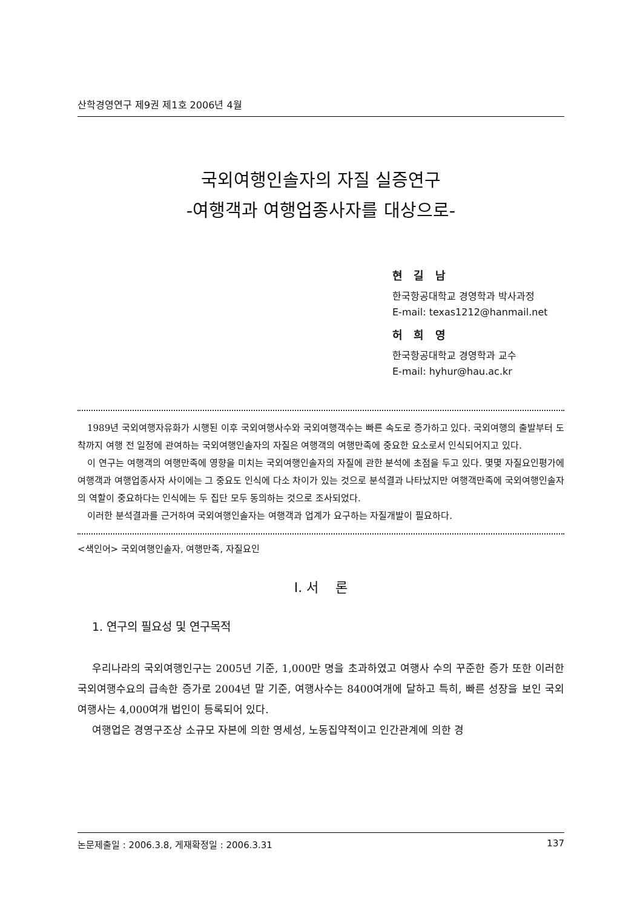산학경영연구 제9권 제1호 2006년 4월
국외여행인솔자의 자질 실증연구
-여행객과 여행업종사자를 대상으로-
현 길 남
한국항공대학교 경영학과 박사과정
E-mail: texas1212@hanmail.net
허 희 영
한국항공대학교 경영학과 교수
E-mail: hyhur@hau.ac.kr
1989년 국외여행자유화가 시행된 이후 국외여행사수와 국외여행객수는 빠른 속도로 증가하고 있다. 국외여행의 출발부터 도착까지 여행 전 일정에 관여하는 국외여행인솔자의 자질은 여행객의 여행만족에 중요한 요소로서 인식되어지고 있다.
이 연구는 여행객의 여행만족에 영향을 미치는 국외여행인솔자의 자질에 관한 분석에 초점을 두고 있다. 몇몇 자질요인평가에 여행객과 여행업종사자 사이에는 그 중요도 인식에 다소 차이가 있는 것으로 분석결과 나타났지만 여행객만족에 국외여행인솔자의 역할이 중요하다는 인식에는 두 집단 모두 동의하는 것으로 조사되었다.
이러한 분석결과를 근거하여 국외여행인솔자는 여행객과 업계가 요구하는 자질개발이 필요하다.
<색인어> 국외여행인솔자, 여행만족, 자질요인
Ⅰ. 서 론
1. 연구의 필요성 및 연구목적
우리나라의 국외여행인구는 2005년 기준, 1,000만 명을 초과하였고 여행사 수의 꾸준한 증가 또한 이러한 국외여행수요의 급속한 증가로 2004년 말 기준, 여행사수는 8400여개에 달하고 특히, 빠른 성장을 보인 국외여행사는 4,000여개 법인이 등록되어 있다.
여행업은 경영구조상 소규모 자본에 의한 영세성, 노동집약적이고 인간관계에 의한 경
논문제출일 : 2006.3.8, 게재확정일 : 2006.3.31 137